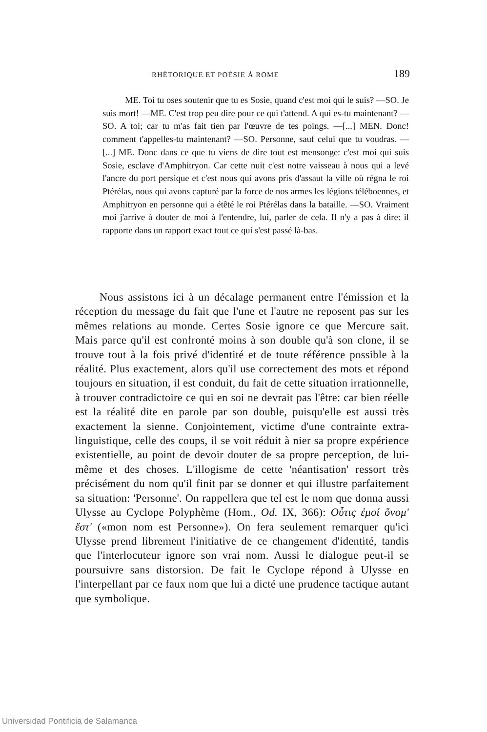RHÉTORIQUE ET POÉSIE À ROME 189
ME. Toi tu oses soutenir que tu es Sosie, quand c'est moi qui le suis? —SO. Je suis mort! —ME. C'est trop peu dire pour ce qui t'attend. A qui es-tu maintenant? —SO. A toi; car tu m'as fait tien par l'œuvre de tes poings. —[...] MEN. Donc! comment t'appelles-tu maintenant? —SO. Personne, sauf celui que tu voudras. —[...] ME. Donc dans ce que tu viens de dire tout est mensonge: c'est moi qui suis Sosie, esclave d'Amphitryon. Car cette nuit c'est notre vaisseau à nous qui a levé l'ancre du port persique et c'est nous qui avons pris d'assaut la ville où régna le roi Ptérélas, nous qui avons capturé par la force de nos armes les légions téléboennes, et Amphitryon en personne qui a étêté le roi Ptérélas dans la bataille. —SO. Vraiment moi j'arrive à douter de moi à l'entendre, lui, parler de cela. Il n'y a pas à dire: il rapporte dans un rapport exact tout ce qui s'est passé là-bas.
Nous assistons ici à un décalage permanent entre l'émission et la réception du message du fait que l'une et l'autre ne reposent pas sur les mêmes relations au monde. Certes Sosie ignore ce que Mercure sait. Mais parce qu'il est confronté moins à son double qu'à son clone, il se trouve tout à la fois privé d'identité et de toute référence possible à la réalité. Plus exactement, alors qu'il use correctement des mots et répond toujours en situation, il est conduit, du fait de cette situation irrationnelle, à trouver contradictoire ce qui en soi ne devrait pas l'être: car bien réelle est la réalité dite en parole par son double, puisqu'elle est aussi très exactement la sienne. Conjointement, victime d'une contrainte extra-linguistique, celle des coups, il se voit réduit à nier sa propre expérience existentielle, au point de devoir douter de sa propre perception, de lui-même et des choses. L'illogisme de cette 'néantisation' ressort très précisément du nom qu'il finit par se donner et qui illustre parfaitement sa situation: 'Personne'. On rappellera que tel est le nom que donna aussi Ulysse au Cyclope Polyphème (Hom., Od. IX, 366): Οὖτις ἐμοί ὄνομ' ἔστ' («mon nom est Personne»). On fera seulement remarquer qu'ici Ulysse prend librement l'initiative de ce changement d'identité, tandis que l'interlocuteur ignore son vrai nom. Aussi le dialogue peut-il se poursuivre sans distorsion. De fait le Cyclope répond à Ulysse en l'interpellant par ce faux nom que lui a dicté une prudence tactique autant que symbolique.
Universidad Pontificia de Salamanca